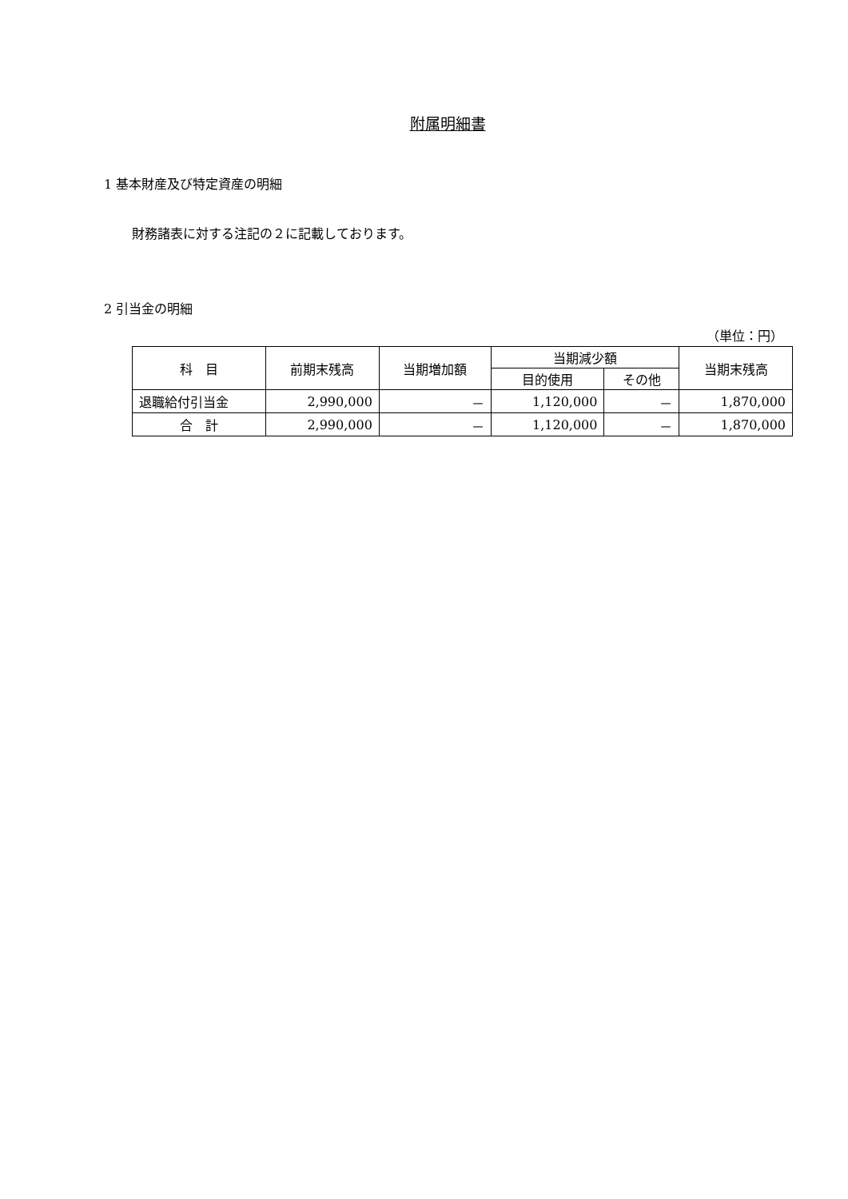附属明細書
1 基本財産及び特定資産の明細
財務諸表に対する注記の２に記載しております。
2 引当金の明細
（単位：円）
| 科 目 | 前期末残高 | 当期増加額 | 当期減少額 | | 当期末残高 |
| --- | --- | --- | --- | --- | --- |
| | | | 目的使用 | その他 | |
| 退職給付引当金 | 2,990,000 | － | 1,120,000 | － | 1,870,000 |
| 合 計 | 2,990,000 | － | 1,120,000 | － | 1,870,000 |